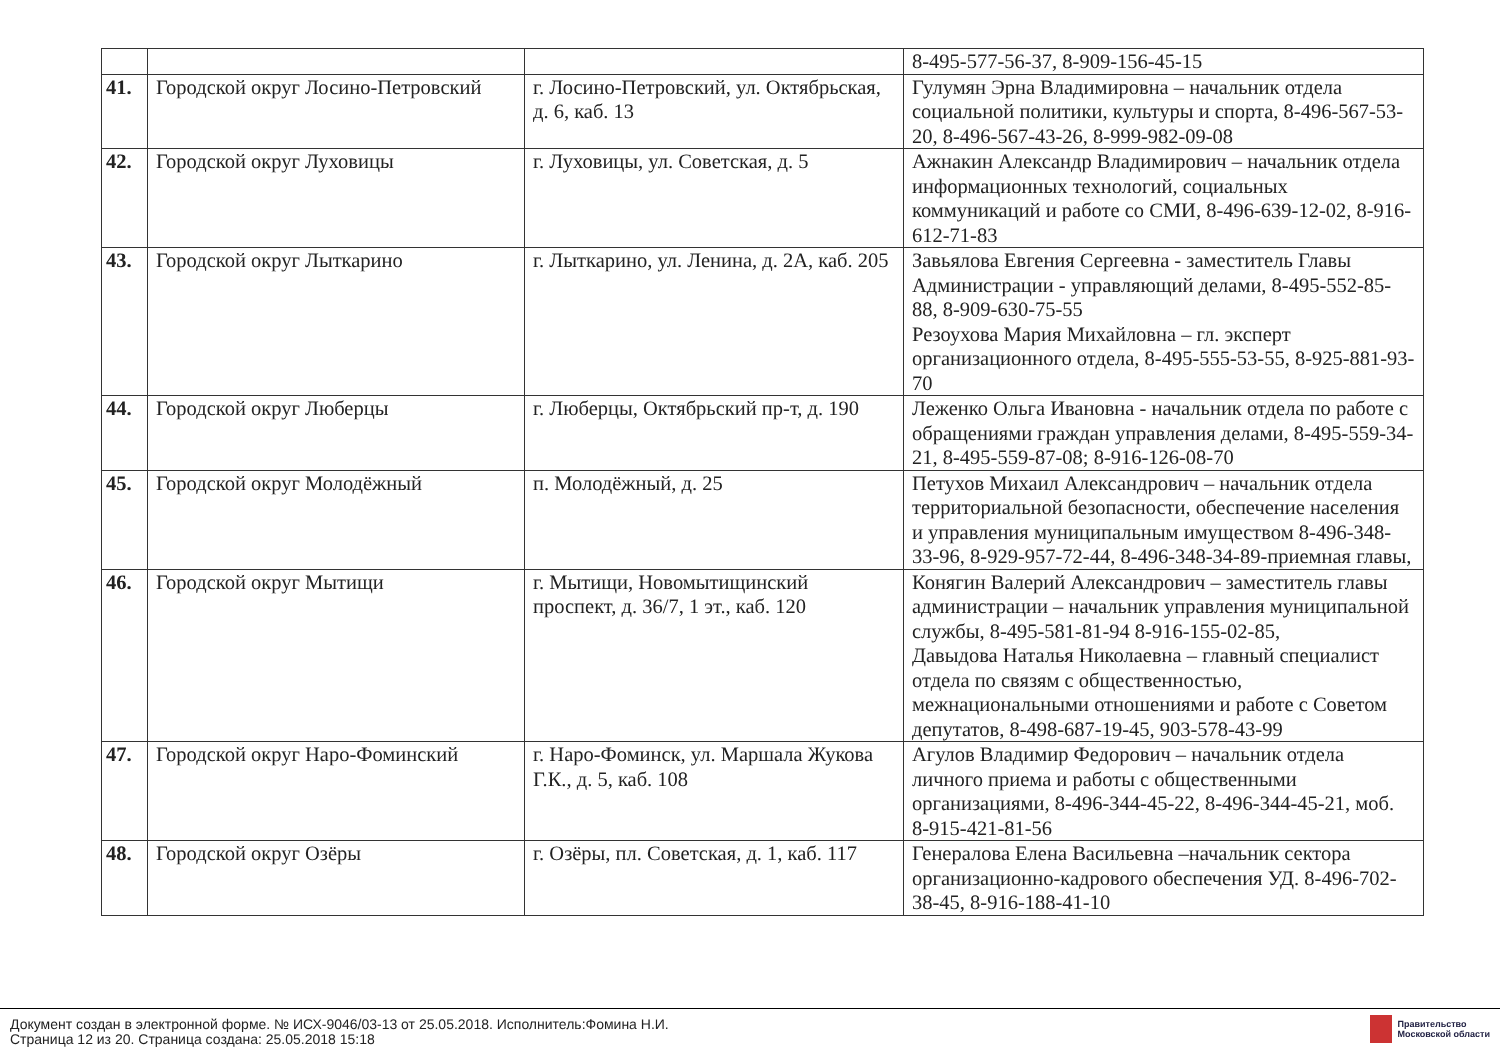| | | | 8-495-577-56-37, 8-909-156-45-15 |
| 41. | Городской округ Лосино-Петровский | г. Лосино-Петровский, ул. Октябрьская, д. 6, каб. 13 | Гулумян Эрна Владимировна – начальник отдела социальной политики, культуры и спорта, 8-496-567-53-20, 8-496-567-43-26, 8-999-982-09-08 |
| 42. | Городской округ Луховицы | г. Луховицы, ул. Советская, д. 5 | Ажнакин Александр Владимирович – начальник отдела информационных технологий, социальных коммуникаций и работе со СМИ, 8-496-639-12-02, 8-916-612-71-83 |
| 43. | Городской округ Лыткарино | г. Лыткарино, ул. Ленина, д. 2А, каб. 205 | Завьялова Евгения Сергеевна - заместитель Главы Администрации - управляющий делами, 8-495-552-85-88, 8-909-630-75-55 Резоухова Мария Михайловна – гл. эксперт организационного отдела, 8-495-555-53-55, 8-925-881-93-70 |
| 44. | Городской округ Люберцы | г. Люберцы, Октябрьский пр-т, д. 190 | Леженко Ольга Ивановна - начальник отдела по работе с обращениями граждан управления делами, 8-495-559-34-21, 8-495-559-87-08; 8-916-126-08-70 |
| 45. | Городской округ Молодёжный | п. Молодёжный, д. 25 | Петухов Михаил Александрович – начальник отдела территориальной безопасности, обеспечение населения и управления муниципальным имуществом 8-496-348-33-96, 8-929-957-72-44, 8-496-348-34-89-приемная главы, |
| 46. | Городской округ Мытищи | г. Мытищи, Новомытищинский проспект, д. 36/7, 1 эт., каб. 120 | Конягин Валерий Александрович – заместитель главы администрации – начальник управления муниципальной службы, 8-495-581-81-94 8-916-155-02-85, Давыдова Наталья Николаевна – главный специалист отдела по связям с общественностью, межнациональными отношениями и работе с Советом депутатов, 8-498-687-19-45, 903-578-43-99 |
| 47. | Городской округ Наро-Фоминский | г. Наро-Фоминск, ул. Маршала Жукова Г.К., д. 5, каб. 108 | Агулов Владимир Федорович – начальник отдела личного приема и работы с общественными организациями, 8-496-344-45-22, 8-496-344-45-21, моб. 8-915-421-81-56 |
| 48. | Городской округ Озёры | г. Озёры, пл. Советская, д. 1, каб. 117 | Генералова Елена Васильевна –начальник сектора организационно-кадрового обеспечения УД. 8-496-702-38-45, 8-916-188-41-10 |
Документ создан в электронной форме. № ИСХ-9046/03-13 от 25.05.2018. Исполнитель:Фомина Н.И.
Страница 12 из 20. Страница создана: 25.05.2018 15:18
Правительство
Московской области